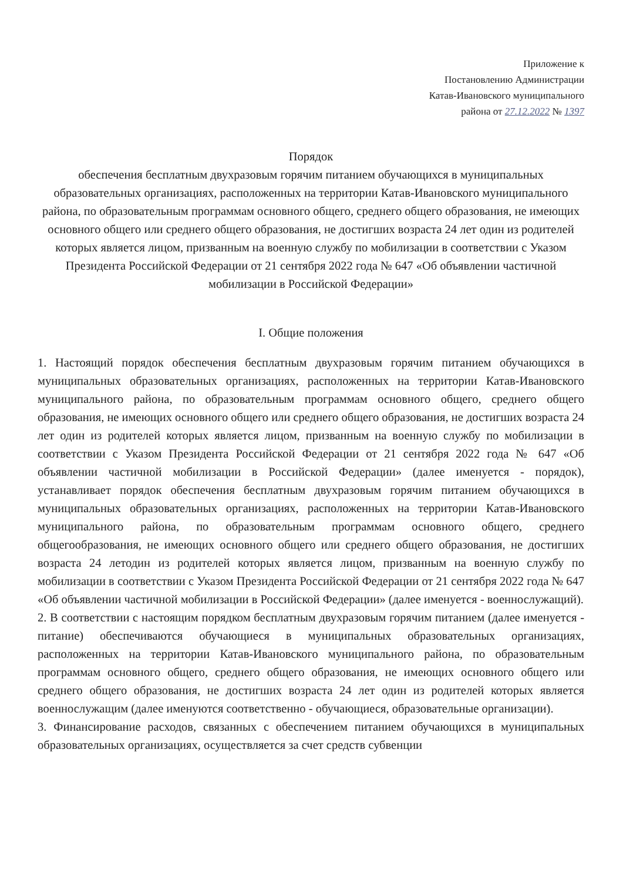Приложение к
Постановлению Администрации
Катав-Ивановского муниципального
района от 27.12.2022 № 1397
Порядок
обеспечения бесплатным двухразовым горячим питанием обучающихся в муниципальных образовательных организациях, расположенных на территории Катав-Ивановского муниципального района, по образовательным программам основного общего, среднего общего образования, не имеющих основного общего или среднего общего образования, не достигших возраста 24 лет один из родителей которых является лицом, призванным на военную службу по мобилизации в соответствии с Указом Президента Российской Федерации от 21 сентября 2022 года № 647 «Об объявлении частичной мобилизации в Российской Федерации»
I. Общие положения
1. Настоящий порядок обеспечения бесплатным двухразовым горячим питанием обучающихся в муниципальных образовательных организациях, расположенных на территории Катав-Ивановского муниципального района, по образовательным программам основного общего, среднего общего образования, не имеющих основного общего или среднего общего образования, не достигших возраста 24 лет один из родителей которых является лицом, призванным на военную службу по мобилизации в соответствии с Указом Президента Российской Федерации от 21 сентября 2022 года № 647 «Об объявлении частичной мобилизации в Российской Федерации» (далее именуется - порядок), устанавливает порядок обеспечения бесплатным двухразовым горячим питанием обучающихся в муниципальных образовательных организациях, расположенных на территории Катав-Ивановского муниципального района, по образовательным программам основного общего, среднего общегообразования, не имеющих основного общего или среднего общего образования, не достигших возраста 24 летодин из родителей которых является лицом, призванным на военную службу по мобилизации в соответствии с Указом Президента Российской Федерации от 21 сентября 2022 года № 647 «Об объявлении частичной мобилизации в Российской Федерации» (далее именуется - военнослужащий).
2. В соответствии с настоящим порядком бесплатным двухразовым горячим питанием (далее именуется - питание) обеспечиваются обучающиеся в муниципальных образовательных организациях, расположенных на территории Катав-Ивановского муниципального района, по образовательным программам основного общего, среднего общего образования, не имеющих основного общего или среднего общего образования, не достигших возраста 24 лет один из родителей которых является военнослужащим (далее именуются соответственно - обучающиеся, образовательные организации).
3. Финансирование расходов, связанных с обеспечением питанием обучающихся в муниципальных образовательных организациях, осуществляется за счет средств субвенции